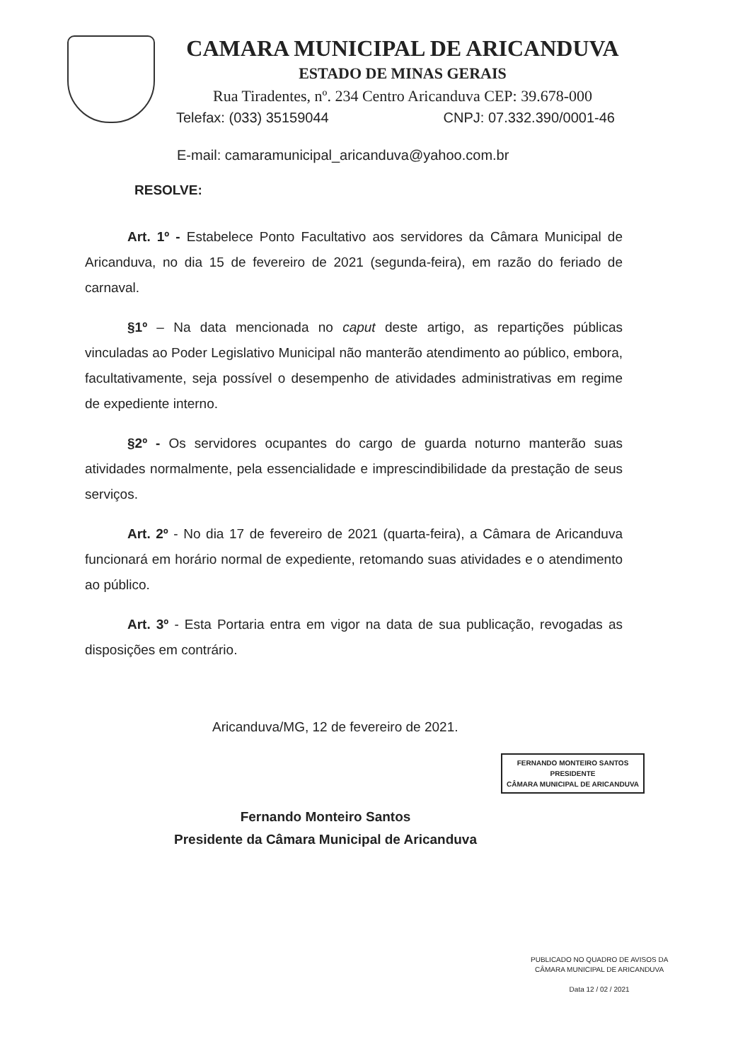CAMARA MUNICIPAL DE ARICANDUVA
ESTADO DE MINAS GERAIS
Rua Tiradentes, nº. 234 Centro Aricanduva CEP: 39.678-000
Telefax: (033) 35159044 CNPJ: 07.332.390/0001-46
E-mail: camaramunicipal_aricanduva@yahoo.com.br
RESOLVE:
Art. 1º - Estabelece Ponto Facultativo aos servidores da Câmara Municipal de Aricanduva, no dia 15 de fevereiro de 2021 (segunda-feira), em razão do feriado de carnaval.
§1º – Na data mencionada no caput deste artigo, as repartições públicas vinculadas ao Poder Legislativo Municipal não manterão atendimento ao público, embora, facultativamente, seja possível o desempenho de atividades administrativas em regime de expediente interno.
§2º - Os servidores ocupantes do cargo de guarda noturno manterão suas atividades normalmente, pela essencialidade e imprescindibilidade da prestação de seus serviços.
Art. 2º - No dia 17 de fevereiro de 2021 (quarta-feira), a Câmara de Aricanduva funcionará em horário normal de expediente, retomando suas atividades e o atendimento ao público.
Art. 3º - Esta Portaria entra em vigor na data de sua publicação, revogadas as disposições em contrário.
Aricanduva/MG, 12 de fevereiro de 2021.
FERNANDO MONTEIRO SANTOS
PRESIDENTE
CÂMARA MUNICIPAL DE ARICANDUVA
Fernando Monteiro Santos
Presidente da Câmara Municipal de Aricanduva
PUBLICADO NO QUADRO DE AVISOS DA
CÂMARA MUNICIPAL DE ARICANDUVA
Data 12 / 02 / 2021